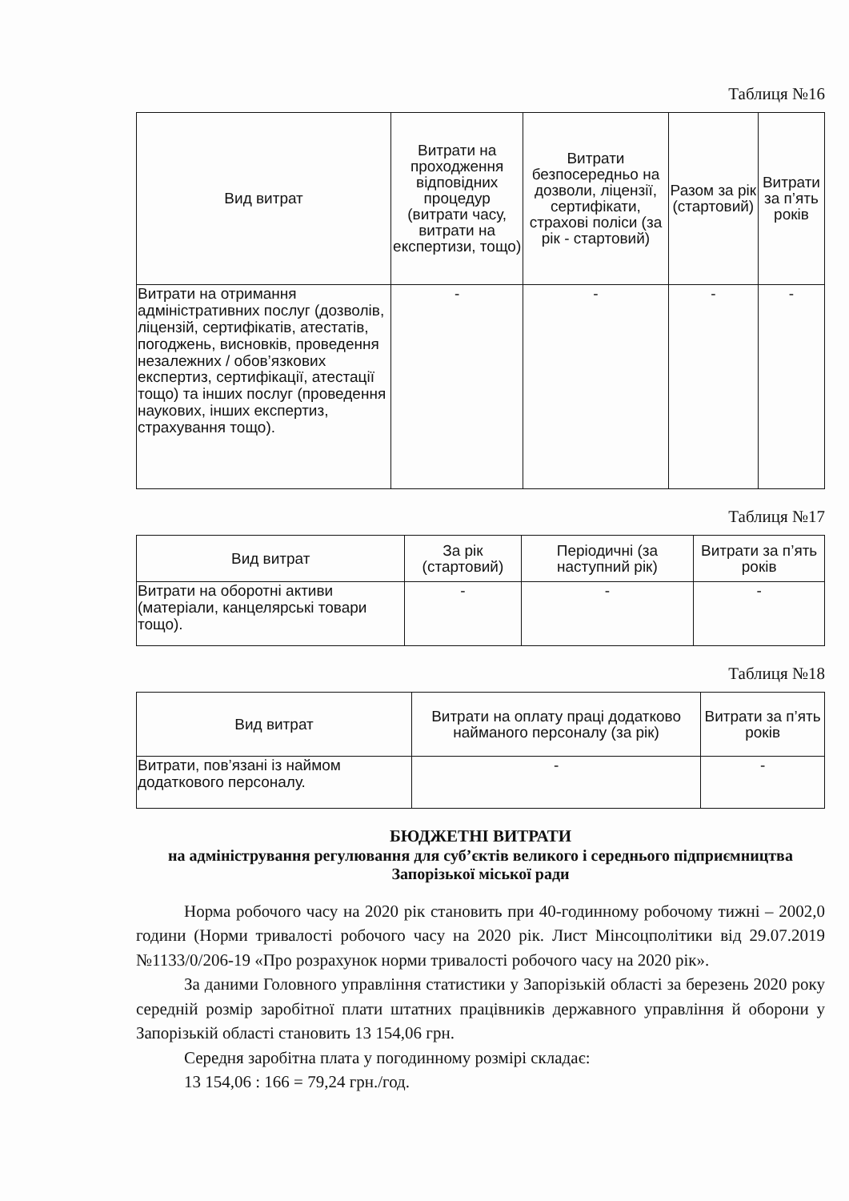Таблиця №16
| Вид витрат | Витрати на проходження відповідних процедур (витрати часу, витрати на експертизи, тощо) | Витрати безпосередньо на дозволи, ліцензії, сертифікати, страхові поліси (за рік - стартовий) | Разом за рік (стартовий) | Витрати за п’ять років |
| --- | --- | --- | --- | --- |
| Витрати на отримання адміністративних послуг (дозволів, ліцензій, сертифікатів, атестатів, погоджень, висновків, проведення незалежних / обов’язкових експертиз, сертифікації, атестації тощо) та інших послуг (проведення наукових, інших експертиз, страхування тощо). | - | - | - | - |
Таблиця №17
| Вид витрат | За рік (стартовий) | Періодичні (за наступний рік) | Витрати за п’ять років |
| --- | --- | --- | --- |
| Витрати на оборотні активи (матеріали, канцелярські товари тощо). | - | - | - |
Таблиця №18
| Вид витрат | Витрати на оплату праці додатково найманого персоналу (за рік) | Витрати за п’ять років |
| --- | --- | --- |
| Витрати, пов’язані із наймом додаткового персоналу. | - | - |
БЮДЖЕТНІ ВИТРАТИ
на адміністрування регулювання для суб’єктів великого і середнього підприємництва Запорізької міської ради
Норма робочого часу на 2020 рік становить при 40-годинному робочому тижні – 2002,0 години (Норми тривалості робочого часу на 2020 рік. Лист Мінсоцполітики від 29.07.2019 №1133/0/206-19 «Про розрахунок норми тривалості робочого часу на 2020 рік».
За даними Головного управління статистики у Запорізькій області за березень 2020 року середній розмір заробітної плати штатних працівників державного управління й оборони у Запорізькій області становить 13 154,06 грн.
Середня заробітна плата у погодинному розмірі складає:
13 154,06 : 166 = 79,24 грн./год.